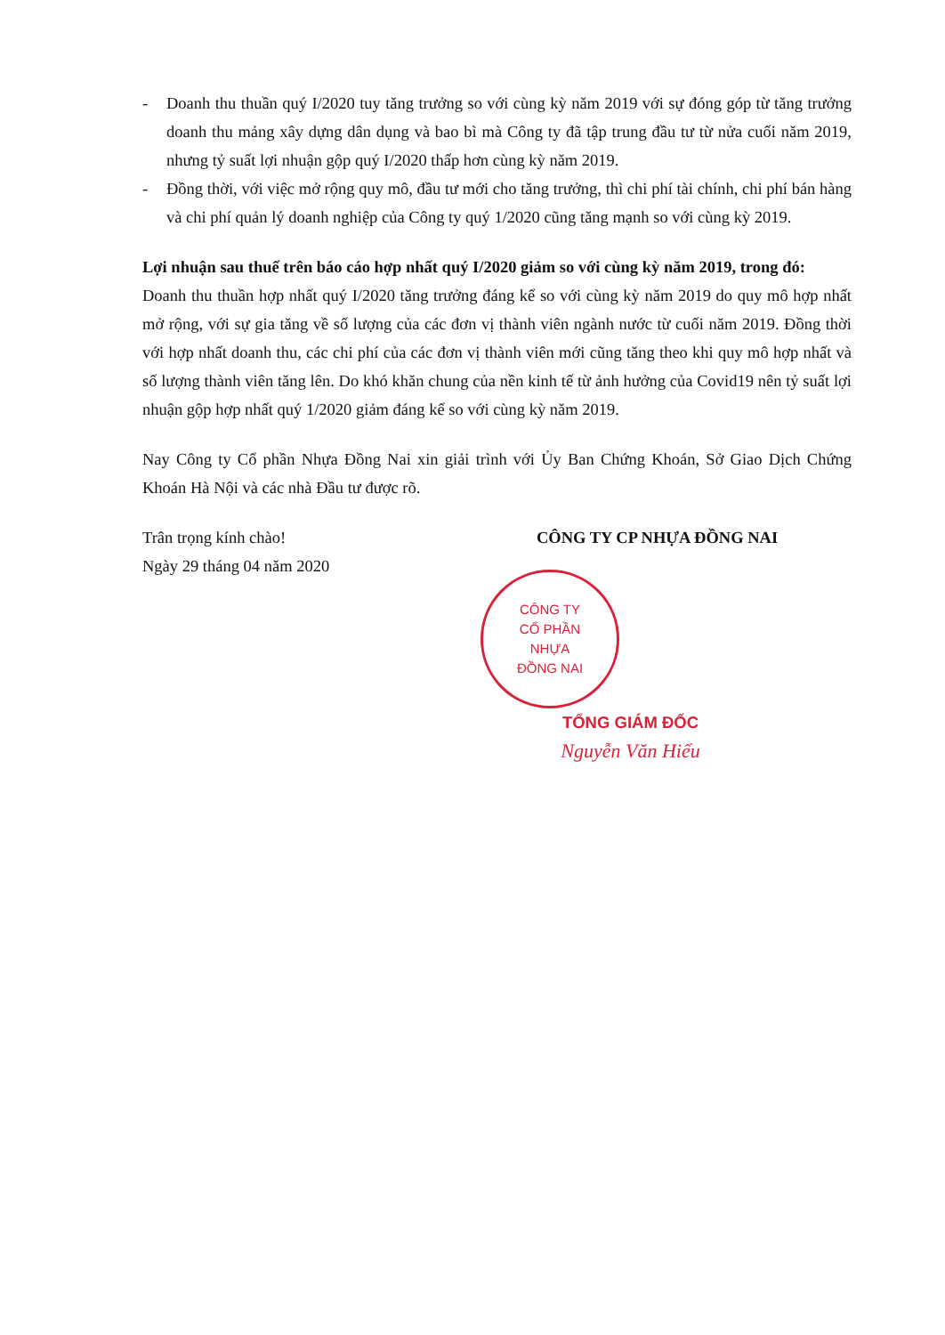- Doanh thu thuần quý I/2020 tuy tăng trưởng so với cùng kỳ năm 2019 với sự đóng góp từ tăng trưởng doanh thu mảng xây dựng dân dụng và bao bì mà Công ty đã tập trung đầu tư từ nửa cuối năm 2019, nhưng tỷ suất lợi nhuận gộp quý I/2020 thấp hơn cùng kỳ năm 2019.
- Đồng thời, với việc mở rộng quy mô, đầu tư mới cho tăng trưởng, thì chi phí tài chính, chi phí bán hàng và chi phí quản lý doanh nghiệp của Công ty quý 1/2020 cũng tăng mạnh so với cùng kỳ 2019.
Lợi nhuận sau thuế trên báo cáo hợp nhất quý I/2020 giảm so với cùng kỳ năm 2019, trong đó:
Doanh thu thuần hợp nhất quý I/2020 tăng trưởng đáng kể so với cùng kỳ năm 2019 do quy mô hợp nhất mở rộng, với sự gia tăng về số lượng của các đơn vị thành viên ngành nước từ cuối năm 2019. Đồng thời với hợp nhất doanh thu, các chi phí của các đơn vị thành viên mới cũng tăng theo khi quy mô hợp nhất và số lượng thành viên tăng lên. Do khó khăn chung của nền kinh tế từ ảnh hưởng của Covid19 nên tỷ suất lợi nhuận gộp hợp nhất quý 1/2020 giảm đáng kể so với cùng kỳ năm 2019.
Nay Công ty Cổ phần Nhựa Đồng Nai xin giải trình với Ủy Ban Chứng Khoán, Sở Giao Dịch Chứng Khoán Hà Nội và các nhà Đầu tư được rõ.
Trân trọng kính chào!
Ngày 29 tháng 04 năm 2020
CÔNG TY CP NHỰA ĐỒNG NAI
CÔNG TY
CỔ PHẦN
NHỰA
ĐỒNG NAI
TỔNG GIÁM ĐỐC
Nguyễn Văn Hiếu